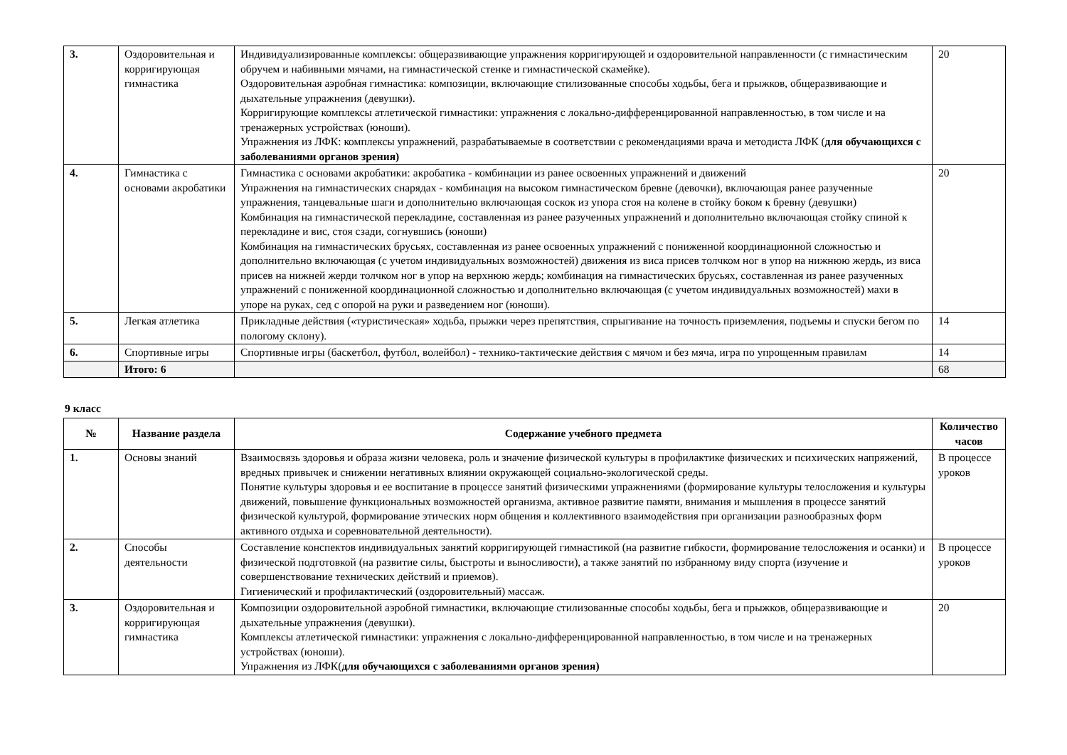| 3. | Оздоровительная и корригирующая гимнастика | Индивидуализированные комплексы: общеразвивающие упражнения корригирующей и оздоровительной направленности (с гимнастическим обручем и набивными мячами, на гимнастической стенке и гимнастической скамейке). Оздоровительная аэробная гимнастика: композиции, включающие стилизованные способы ходьбы, бега и прыжков, общеразвивающие и дыхательные упражнения (девушки). Корригирующие комплексы атлетической гимнастики: упражнения с локально-дифференцированной направленностью, в том числе и на тренажерных устройствах (юноши). Упражнения из ЛФК: комплексы упражнений, разрабатываемые в соответствии с рекомендациями врача и методиста ЛФК ( для обучающихся с заболеваниями органов зрения) | 20 |
| 4. | Гимнастика с основами акробатики | Гимнастика с основами акробатики: акробатика - комбинации из ранее освоенных упражнений и движений Упражнения на гимнастических снарядах - комбинация на высоком гимнастическом бревне (девочки), включающая ранее разученные упражнения, танцевальные шаги и дополнительно включающая соскок из упора стоя на колене в стойку боком к бревну (девушки) Комбинация на гимнастической перекладине, составленная из ранее разученных упражнений и дополнительно включающая стойку спиной к перекладине и вис, стоя сзади, согнувшись (юноши) Комбинация на гимнастических брусьях, составленная из ранее освоенных упражнений с пониженной координационной сложностью и дополнительно включающая (с учетом индивидуальных возможностей) движения из виса присев толчком ног в упор на нижнюю жердь, из виса присев на нижней жерди толчком ног в упор на верхнюю жердь; комбинация на гимнастических брусьях, составленная из ранее разученных упражнений с пониженной координационной сложностью и дополнительно включающая (с учетом индивидуальных возможностей) махи в упоре на руках, сед с опорой на руки и разведением ног (юноши). | 20 |
| 5. | Легкая атлетика | Прикладные действия («туристическая» ходьба, прыжки через препятствия, спрыгивание на точность приземления, подъемы и спуски бегом по пологому склону). | 14 |
| 6. | Спортивные игры | Спортивные игры (баскетбол, футбол, волейбол) - технико-тактические действия с мячом и без мяча, игра по упрощенным правилам | 14 |
| | Итого: 6 | | 68 |
9 класс
| № | Название раздела | Содержание учебного предмета | Количество часов |
| --- | --- | --- | --- |
| 1. | Основы знаний | Взаимосвязь здоровья и образа жизни человека, роль и значение физической культуры в профилактике физических и психических напряжений, вредных привычек и снижении негативных влиянии окружающей социально-экологической среды. Понятие культуры здоровья и ее воспитание в процессе занятий физическими упражнениями (формирование культуры телосложения и культуры движений, повышение функциональных возможностей организма, активное развитие памяти, внимания и мышления в процессе занятий физической культурой, формирование этических норм общения и коллективного взаимодействия при организации разнообразных форм активного отдыха и соревновательной деятельности). | В процессе уроков |
| 2. | Способы деятельности | Составление конспектов индивидуальных занятий корригирующей гимнастикой (на развитие гибкости, формирование телосложения и осанки) и физической подготовкой (на развитие силы, быстроты и выносливости), а также занятий по избранному виду спорта (изучение и совершенствование технических действий и приемов). Гигиенический и профилактический (оздоровительный) массаж. | В процессе уроков |
| 3. | Оздоровительная и корригирующая гимнастика | Композиции оздоровительной аэробной гимнастики, включающие стилизованные способы ходьбы, бега и прыжков, общеразвивающие и дыхательные упражнения (девушки). Комплексы атлетической гимнастики: упражнения с локально-дифференцированной направленностью, в том числе и на тренажерных устройствах (юноши). Упражнения из ЛФК( для обучающихся с заболеваниями органов зрения) | 20 |